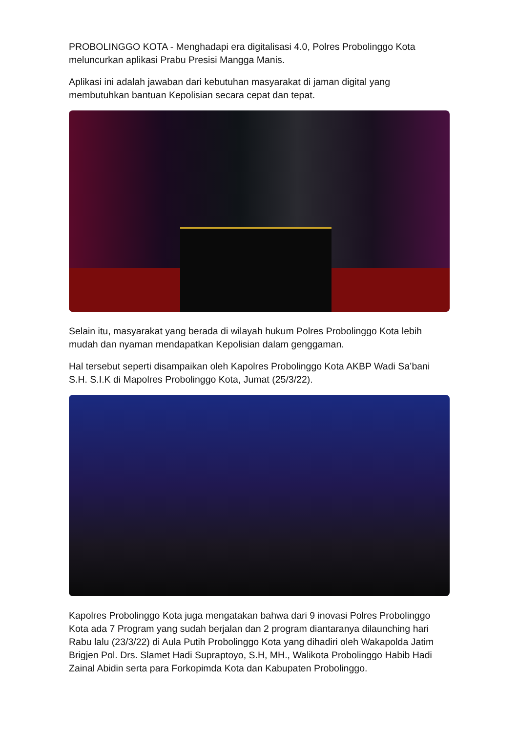PROBOLINGGO KOTA - Menghadapi era digitalisasi 4.0, Polres Probolinggo Kota meluncurkan aplikasi Prabu Presisi Mangga Manis.
Aplikasi ini adalah jawaban dari kebutuhan masyarakat di jaman digital yang membutuhkan bantuan Kepolisian secara cepat dan tepat.
Selain itu, masyarakat yang berada di wilayah hukum Polres Probolinggo Kota lebih mudah dan nyaman mendapatkan Kepolisian dalam genggaman.
Hal tersebut seperti disampaikan oleh Kapolres Probolinggo Kota AKBP Wadi Sa’bani S.H. S.I.K di Mapolres Probolinggo Kota, Jumat (25/3/22).
Kapolres Probolinggo Kota juga mengatakan bahwa dari 9 inovasi Polres Probolinggo Kota ada 7 Program yang sudah berjalan dan 2 program diantaranya dilaunching hari Rabu lalu (23/3/22) di Aula Putih Probolinggo Kota yang dihadiri oleh Wakapolda Jatim Brigjen Pol. Drs. Slamet Hadi Supraptoyo, S.H, MH., Walikota Probolinggo Habib Hadi Zainal Abidin serta para Forkopimda Kota dan Kabupaten Probolinggo.